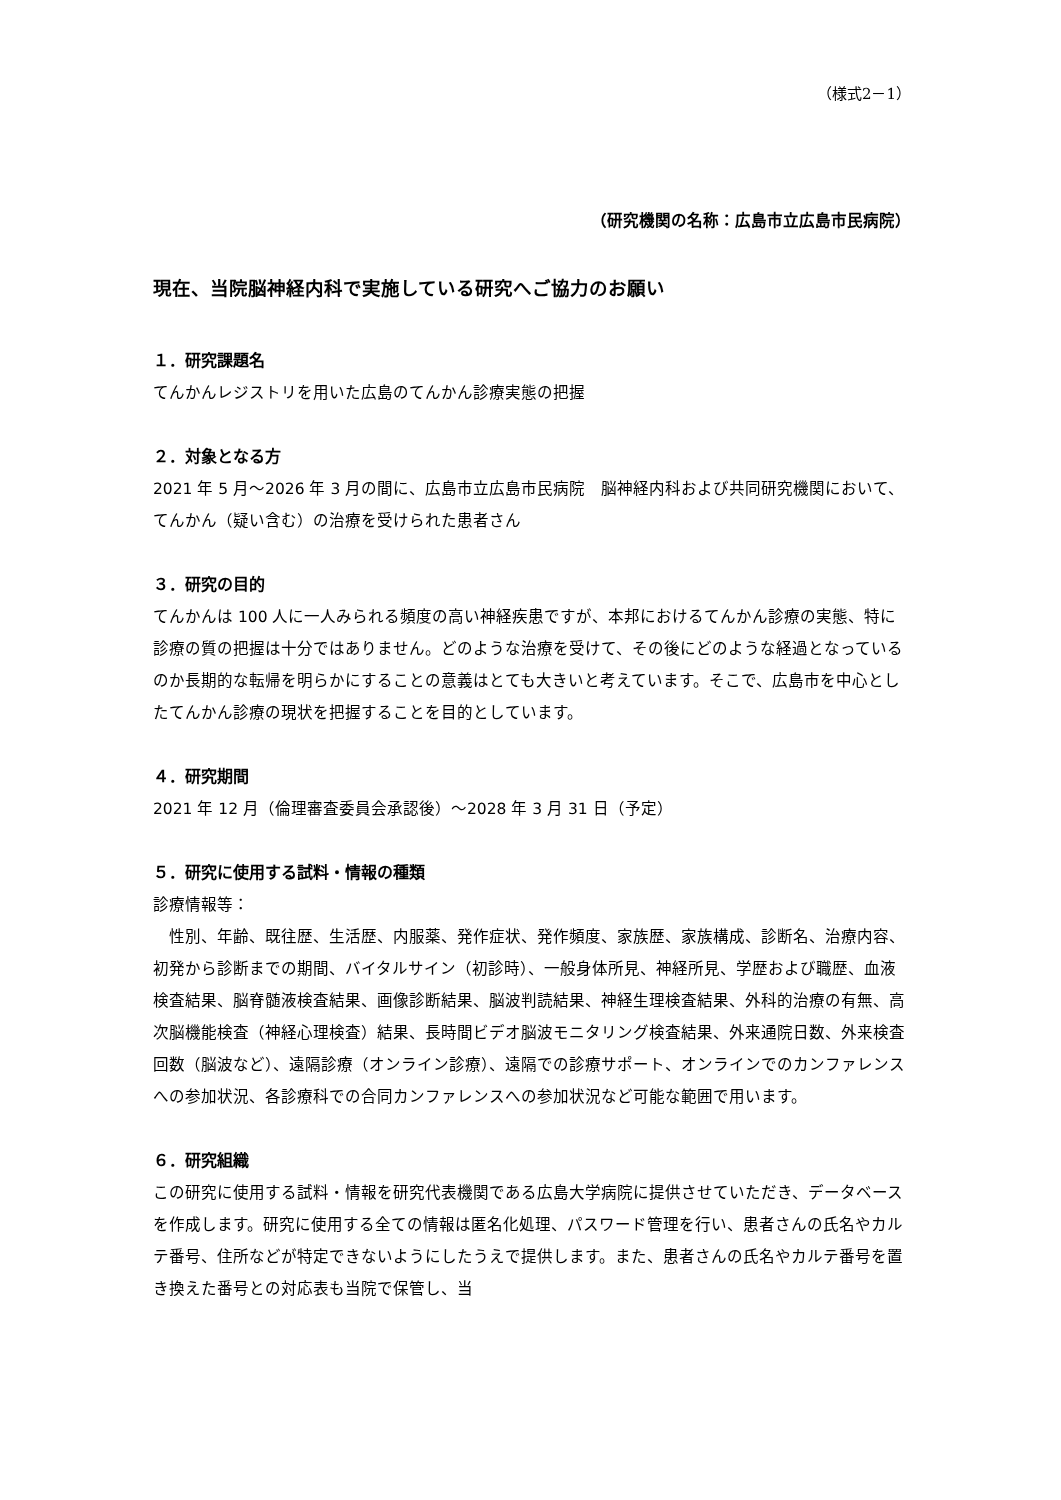（様式2－1）
（研究機関の名称：広島市立広島市民病院）
現在、当院脳神経内科で実施している研究へご協力のお願い
１．研究課題名
てんかんレジストリを用いた広島のてんかん診療実態の把握
２．対象となる方
2021 年 5 月～2026 年 3 月の間に、広島市立広島市民病院　脳神経内科および共同研究機関において、てんかん（疑い含む）の治療を受けられた患者さん
３．研究の目的
てんかんは 100 人に一人みられる頻度の高い神経疾患ですが、本邦におけるてんかん診療の実態、特に診療の質の把握は十分ではありません。どのような治療を受けて、その後にどのような経過となっているのか長期的な転帰を明らかにすることの意義はとても大きいと考えています。そこで、広島市を中心としたてんかん診療の現状を把握することを目的としています。
４．研究期間
2021 年 12 月（倫理審査委員会承認後）～2028 年 3 月 31 日（予定）
５．研究に使用する試料・情報の種類
診療情報等：
　性別、年齢、既往歴、生活歴、内服薬、発作症状、発作頻度、家族歴、家族構成、診断名、治療内容、初発から診断までの期間、バイタルサイン（初診時）、一般身体所見、神経所見、学歴および職歴、血液検査結果、脳脊髄液検査結果、画像診断結果、脳波判読結果、神経生理検査結果、外科的治療の有無、高次脳機能検査（神経心理検査）結果、長時間ビデオ脳波モニタリング検査結果、外来通院日数、外来検査回数（脳波など）、遠隔診療（オンライン診療）、遠隔での診療サポート、オンラインでのカンファレンスへの参加状況、各診療科での合同カンファレンスへの参加状況など可能な範囲で用います。
６．研究組織
この研究に使用する試料・情報を研究代表機関である広島大学病院に提供させていただき、データベースを作成します。研究に使用する全ての情報は匿名化処理、パスワード管理を行い、患者さんの氏名やカルテ番号、住所などが特定できないようにしたうえで提供します。また、患者さんの氏名やカルテ番号を置き換えた番号との対応表も当院で保管し、当